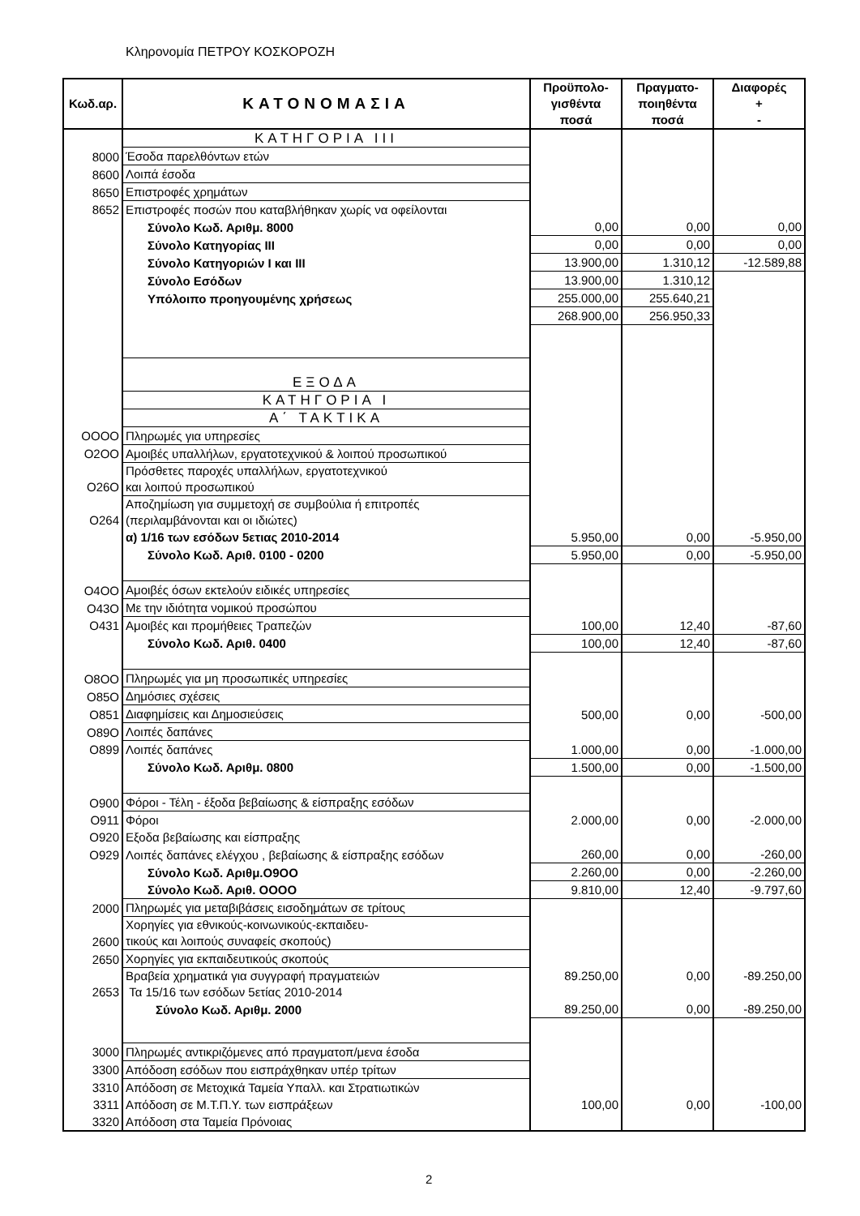Κληρονομία ΠΕΤΡΟΥ ΚΟΣΚΟΡΟΖΗ
| Κωδ.αρ. | ΚΑΤΟΝΟΜΑΣΙΑ | Προϋπολο- γισθέντα ποσά | Πραγματο- ποιηθέντα ποσά | Διαφορές + - |
| --- | --- | --- | --- | --- |
| | ΚΑΤΗΓΟΡΙΑ III | | | |
| 8000 | Έσοδα παρελθόντων ετών | | | |
| 8600 | Λοιπά έσοδα | | | |
| 8650 | Επιστροφές χρημάτων | | | |
| 8652 | Επιστροφές ποσών που καταβλήθηκαν χωρίς να οφείλονται | | | |
| | Σύνολο Κωδ. Αριθμ. 8000 | 0,00 | 0,00 | 0,00 |
| | Σύνολο Κατηγορίας III | 0,00 | 0,00 | 0,00 |
| | Σύνολο Κατηγοριών I και III | 13.900,00 | 1.310,12 | -12.589,88 |
| | Σύνολο Εσόδων | 13.900,00 | 1.310,12 | |
| | Υπόλοιπο προηγουμένης χρήσεως | 255.000,00 | 255.640,21 | |
| | | 268.900,00 | 256.950,33 | |
| | ΕΞΟΔΑ | | | |
| | ΚΑΤΗΓΟΡΙΑ Ι | | | |
| | Α΄ ΤΑΚΤΙΚΑ | | | |
| OOOO | Πληρωμές για υπηρεσίες | | | |
| O2OO | Αμοιβές υπαλλήλων, εργατοτεχνικού & λοιπού προσωπικού | | | |
| O26O | Πρόσθετες παροχές υπαλλήλων, εργατοτεχνικού και λοιπού προσωπικού | | | |
| O264 | Αποζημίωση για συμμετοχή σε συμβούλια ή επιτροπές (περιλαμβάνονται και οι ιδιώτες) | | | |
| | α) 1/16 των εσόδων 5ετιας 2010-2014 | 5.950,00 | 0,00 | -5.950,00 |
| | Σύνολο Κωδ. Αριθ. 0100 - 0200 | 5.950,00 | 0,00 | -5.950,00 |
| O4OO | Αμοιβές όσων εκτελούν ειδικές υπηρεσίες | | | |
| O43O | Με την ιδιότητα νομικού προσώπου | | | |
| O431 | Αμοιβές και προμήθειες Τραπεζών | 100,00 | 12,40 | -87,60 |
| | Σύνολο Κωδ. Αριθ. 0400 | 100,00 | 12,40 | -87,60 |
| O8OO | Πληρωμές για μη προσωπικές υπηρεσίες | | | |
| O85O | Δημόσιες σχέσεις | | | |
| O851 | Διαφημίσεις και Δημοσιεύσεις | 500,00 | 0,00 | -500,00 |
| O89O | Λοιπές δαπάνες | | | |
| O899 | Λοιπές δαπάνες | 1.000,00 | 0,00 | -1.000,00 |
| | Σύνολο Κωδ. Αριθμ. 0800 | 1.500,00 | 0,00 | -1.500,00 |
| O900 | Φόροι - Τέλη - έξοδα βεβαίωσης & είσπραξης εσόδων | | | |
| O911 | Φόροι | 2.000,00 | 0,00 | -2.000,00 |
| O920 | Εξοδα βεβαίωσης και είσπραξης | | | |
| O929 | Λοιπές δαπάνες ελέγχου , βεβαίωσης & είσπραξης εσόδων | 260,00 | 0,00 | -260,00 |
| | Σύνολο Κωδ. Αριθμ.O9OO | 2.260,00 | 0,00 | -2.260,00 |
| | Σύνολο Κωδ. Αριθ. OOOO | 9.810,00 | 12,40 | -9.797,60 |
| 2000 | Πληρωμές για μεταβιβάσεις εισοδημάτων σε τρίτους | | | |
| 2600 | Χορηγίες για εθνικούς-κοινωνικούς-εκπαιδευ- τικούς και λοιπούς συναφείς σκοπούς) | | | |
| 2650 | Χορηγίες για εκπαιδευτικούς σκοπούς | | | |
| 2653 | Βραβεία χρηματικά για συγγραφή πραγματειών Τα 15/16 των εσόδων 5ετίας 2010-2014 | 89.250,00 | 0,00 | -89.250,00 |
| | Σύνολο Κωδ. Αριθμ. 2000 | 89.250,00 | 0,00 | -89.250,00 |
| 3000 | Πληρωμές αντικριζόμενες από πραγματοπ/μενα έσοδα | | | |
| 3300 | Απόδοση εσόδων που εισπράχθηκαν υπέρ τρίτων | | | |
| 3310 | Απόδοση σε Μετοχικά Ταμεία Υπαλλ. και Στρατιωτικών | | | |
| 3311 | Απόδοση σε Μ.Τ.Π.Υ. των εισπράξεων | 100,00 | 0,00 | -100,00 |
| 3320 | Απόδοση στα Ταμεία Πρόνοιας | | | |
2